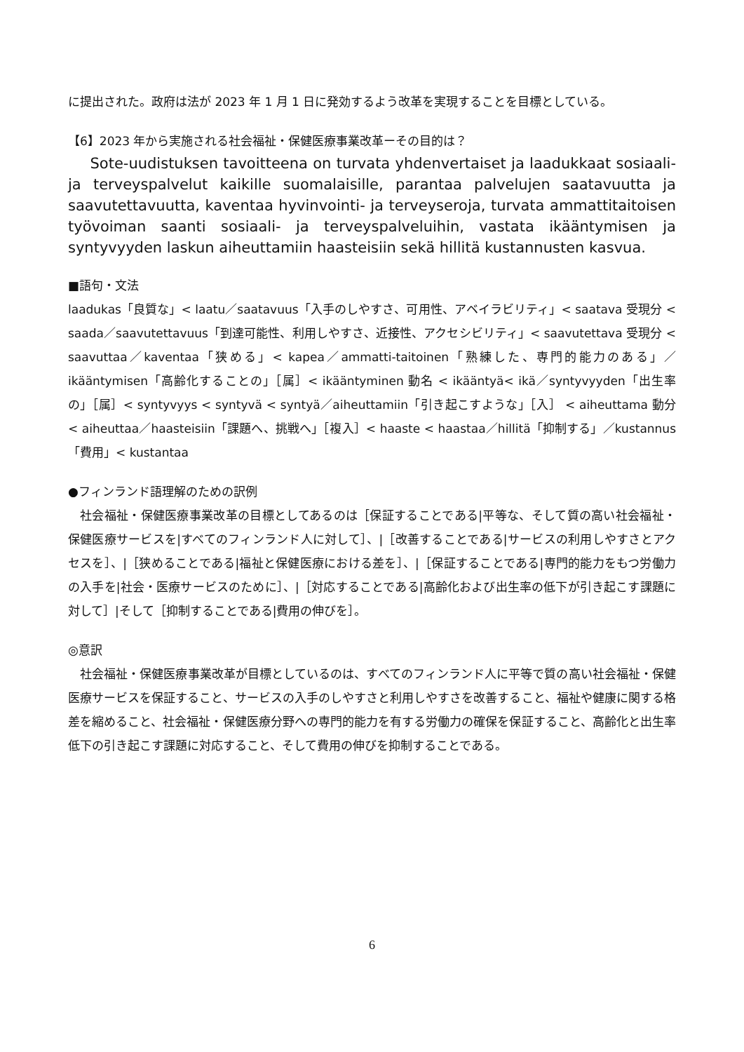に提出された。政府は法が 2023 年 1 月 1 日に発効するよう改革を実現することを目標としている。
【6】2023 年から実施される社会福祉・保健医療事業改革ーその目的は？
Sote-uudistuksen tavoitteena on turvata yhdenvertaiset ja laadukkaat sosiaali- ja terveyspalvelut kaikille suomalaisille, parantaa palvelujen saatavuutta ja saavutettavuutta, kaventaa hyvinvointi- ja terveyseroja, turvata ammattitaitoisen työvoiman saanti sosiaali- ja terveyspalveluihin, vastata ikääntymisen ja syntyvyyden laskun aiheuttamiin haasteisiin sekä hillitä kustannusten kasvua.
■語句・文法
laadukas「良質な」< laatu／saatavuus「入手のしやすさ、可用性、アベイラビリティ」< saatava 受現分 < saada／saavutettavuus「到達可能性、利用しやすさ、近接性、アクセシビリティ」< saavutettava 受現分 < saavuttaa／kaventaa「狭める」< kapea／ammatti-taitoinen「熟練した、専門的能力のある」／ikääntymisen「高齢化することの」［属］< ikääntyminen 動名 < ikääntyä< ikä／syntyvyyden「出生率の」［属］< syntyvyys < syntyvä < syntyä／aiheuttamiin「引き起こすような」［入］ < aiheuttama 動分 < aiheuttaa／haasteisiin「課題へ、挑戦へ」［複入］< haaste < haastaa／hillitä「抑制する」／kustannus「費用」< kustantaa
●フィンランド語理解のための訳例
社会福祉・保健医療事業改革の目標としてあるのは［保証することである|平等な、そして質の高い社会福祉・保健医療サービスを|すべてのフィンランド人に対して］、|［改善することである|サービスの利用しやすさとアクセスを］、|［狭めることである|福祉と保健医療における差を］、|［保証することである|専門的能力をもつ労働力の入手を|社会・医療サービスのために］、|［対応することである|高齢化および出生率の低下が引き起こす課題に対して］|そして［抑制することである|費用の伸びを］。
◎意訳
社会福祉・保健医療事業改革が目標としているのは、すべてのフィンランド人に平等で質の高い社会福祉・保健医療サービスを保証すること、サービスの入手のしやすさと利用しやすさを改善すること、福祉や健康に関する格差を縮めること、社会福祉・保健医療分野への専門的能力を有する労働力の確保を保証すること、高齢化と出生率低下の引き起こす課題に対応すること、そして費用の伸びを抑制することである。
6